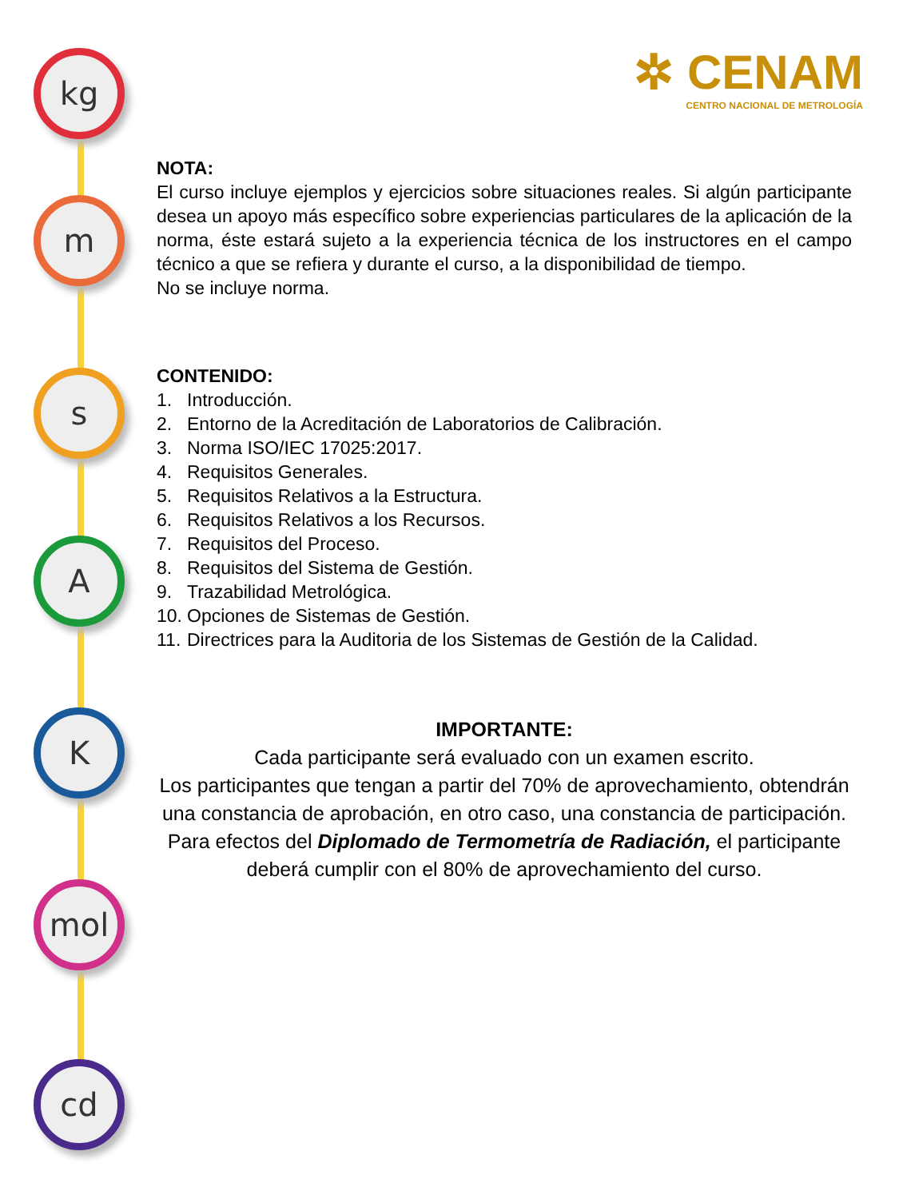kg
m
s
A
K
mol
cd
✲ CENAM
CENTRO NACIONAL DE METROLOGÍA
NOTA:
El curso incluye ejemplos y ejercicios sobre situaciones reales. Si algún participante desea un apoyo más específico sobre experiencias particulares de la aplicación de la norma, éste estará sujeto a la experiencia técnica de los instructores en el campo técnico a que se refiera y durante el curso, a la disponibilidad de tiempo.
No se incluye norma.
CONTENIDO:
1. Introducción.
2. Entorno de la Acreditación de Laboratorios de Calibración.
3. Norma ISO/IEC 17025:2017.
4. Requisitos Generales.
5. Requisitos Relativos a la Estructura.
6. Requisitos Relativos a los Recursos.
7. Requisitos del Proceso.
8. Requisitos del Sistema de Gestión.
9. Trazabilidad Metrológica.
10. Opciones de Sistemas de Gestión.
11. Directrices para la Auditoria de los Sistemas de Gestión de la Calidad.
IMPORTANTE:
Cada participante será evaluado con un examen escrito.
Los participantes que tengan a partir del 70% de aprovechamiento, obtendrán una constancia de aprobación, en otro caso, una constancia de participación.
Para efectos del Diplomado de Termometría de Radiación, el participante deberá cumplir con el 80% de aprovechamiento del curso.